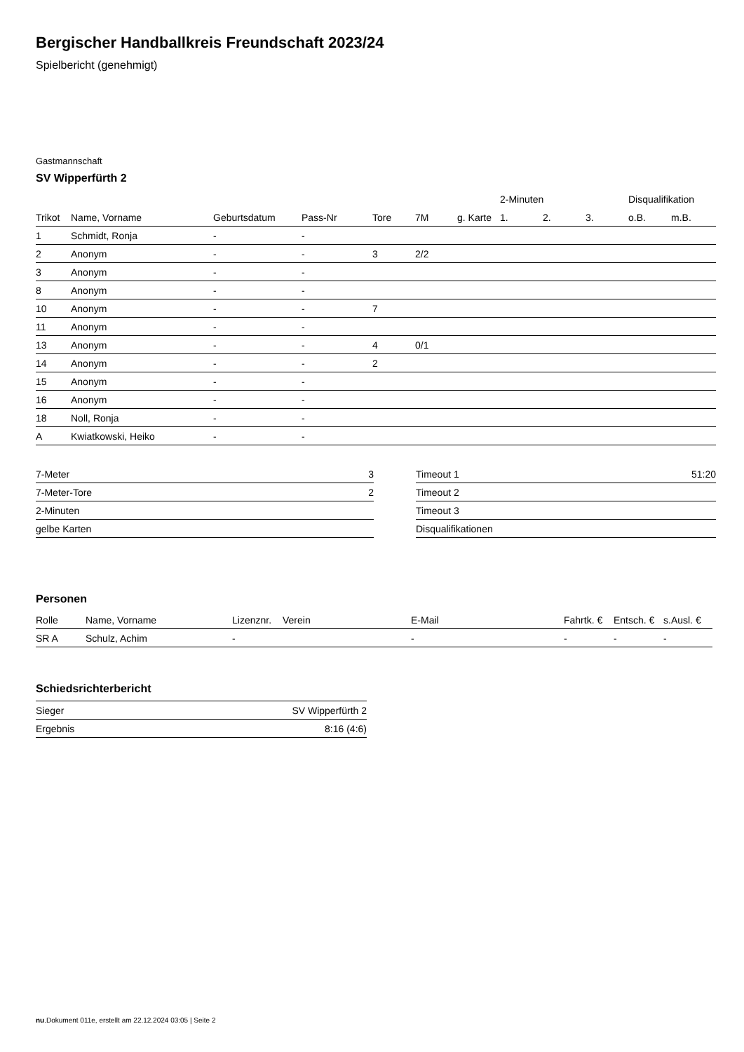Bergischer Handballkreis Freundschaft 2023/24
Spielbericht (genehmigt)
Gastmannschaft
SV Wipperfürth 2
| | | | | | | | 2-Minuten | | | Disqualifikation | |
| --- | --- | --- | --- | --- | --- | --- | --- | --- | --- | --- | --- |
| Trikot | Name, Vorname | Geburtsdatum | Pass-Nr | Tore | 7M | g. Karte | 1. | 2. | 3. | o.B. | m.B. |
| 1 | Schmidt, Ronja | - | - | | | | | | | | |
| 2 | Anonym | - | - | 3 | 2/2 | | | | | | |
| 3 | Anonym | - | - | | | | | | | | |
| 8 | Anonym | - | - | | | | | | | | |
| 10 | Anonym | - | - | 7 | | | | | | | |
| 11 | Anonym | - | - | | | | | | | | |
| 13 | Anonym | - | - | 4 | 0/1 | | | | | | |
| 14 | Anonym | - | - | 2 | | | | | | | |
| 15 | Anonym | - | - | | | | | | | | |
| 16 | Anonym | - | - | | | | | | | | |
| 18 | Noll, Ronja | - | - | | | | | | | | |
| A | Kwiatkowski, Heiko | - | - | | | | | | | | |
| 7-Meter | 3 |
| 7-Meter-Tore | 2 |
| 2-Minuten | |
| gelbe Karten | |
| Timeout 1 | 51:20 |
| Timeout 2 | |
| Timeout 3 | |
| Disqualifikationen | |
Personen
| Rolle | Name, Vorname | Lizenznr. | Verein | E-Mail | Fahrtk. € | Entsch. € | s.Ausl. € |
| --- | --- | --- | --- | --- | --- | --- | --- |
| SR A | Schulz, Achim | - | | - | - | - | - |
Schiedsrichterbericht
| Sieger | SV Wipperfürth 2 |
| Ergebnis | 8:16 (4:6) |
nu.Dokument 011e, erstellt am 22.12.2024 03:05 | Seite 2